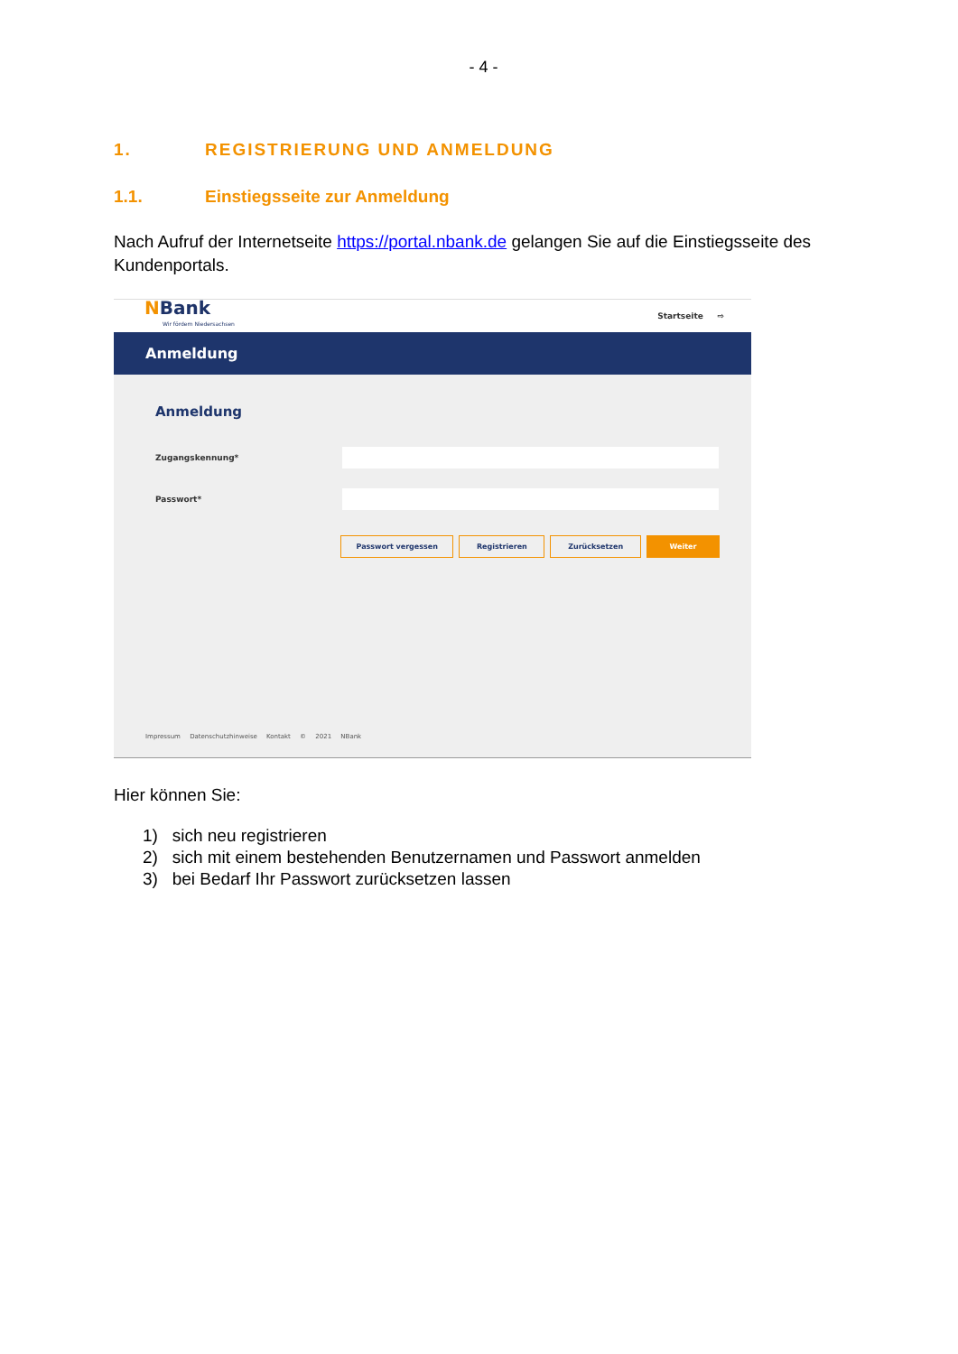- 4 -
1. REGISTRIERUNG UND ANMELDUNG
1.1. Einstiegsseite zur Anmeldung
Nach Aufruf der Internetseite https://portal.nbank.de gelangen Sie auf die Einstiegsseite des Kundenportals.
NBank
Wir fördern Niedersachsen
Startseite ⇨
Anmeldung
Anmeldung
Zugangskennung*
Passwort*
Passwort vergessen Registrieren Zurücksetzen Weiter
Impressum Datenschutzhinweise Kontakt © 2021 NBank
Hier können Sie:
1) sich neu registrieren
2) sich mit einem bestehenden Benutzernamen und Passwort anmelden
3) bei Bedarf Ihr Passwort zurücksetzen lassen